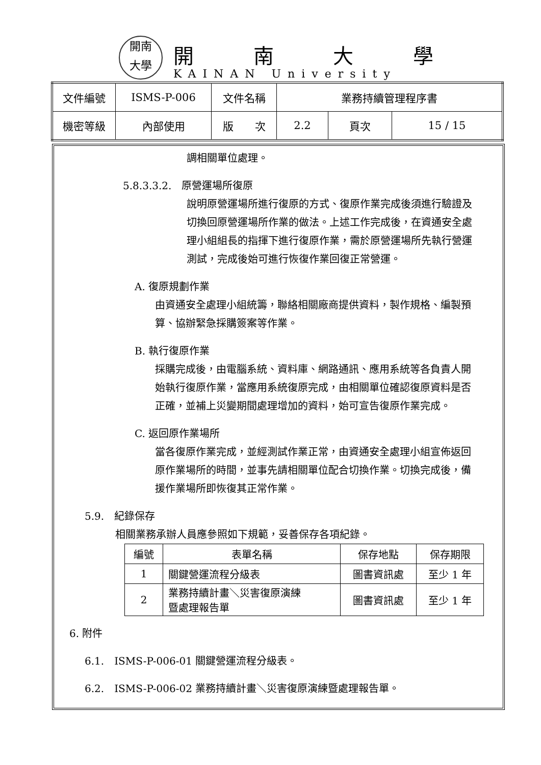開南
大學
開南大學
KAINAN University
| 文件編號 | ISMS-P-006 | 文件名稱 | 業務持續管理程序書 | | |
| 機密等級 | 內部使用 | 版 次 | 2.2 | 頁次 | 15 / 15 |
調相關單位處理。
5.8.3.3.2.　原營運場所復原
說明原營運場所進行復原的方式、復原作業完成後須進行驗證及切換回原營運場所作業的做法。上述工作完成後，在資通安全處理小組組長的指揮下進行復原作業，需於原營運場所先執行營運測試，完成後始可進行恢復作業回復正常營運。
A. 復原規劃作業
由資通安全處理小組統籌，聯絡相關廠商提供資料，製作規格、編製預算、協辦緊急採購簽案等作業。
B. 執行復原作業
採購完成後，由電腦系統、資料庫、網路通訊、應用系統等各負責人開始執行復原作業，當應用系統復原完成，由相關單位確認復原資料是否正確，並補上災變期間處理增加的資料，始可宣告復原作業完成。
C. 返回原作業場所
當各復原作業完成，並經測試作業正常，由資通安全處理小組宣佈返回原作業場所的時間，並事先請相關單位配合切換作業。切換完成後，備援作業場所即恢復其正常作業。
5.9.　紀錄保存
相關業務承辦人員應參照如下規範，妥善保存各項紀錄。
| 編號 | 表單名稱 | 保存地點 | 保存期限 |
| --- | --- | --- | --- |
| 1 | 關鍵營運流程分級表 | 圖書資訊處 | 至少 1 年 |
| 2 | 業務持續計畫＼災害復原演練 暨處理報告單 | 圖書資訊處 | 至少 1 年 |
6. 附件
6.1.　ISMS-P-006-01 關鍵營運流程分級表。
6.2.　ISMS-P-006-02 業務持續計畫＼災害復原演練暨處理報告單。